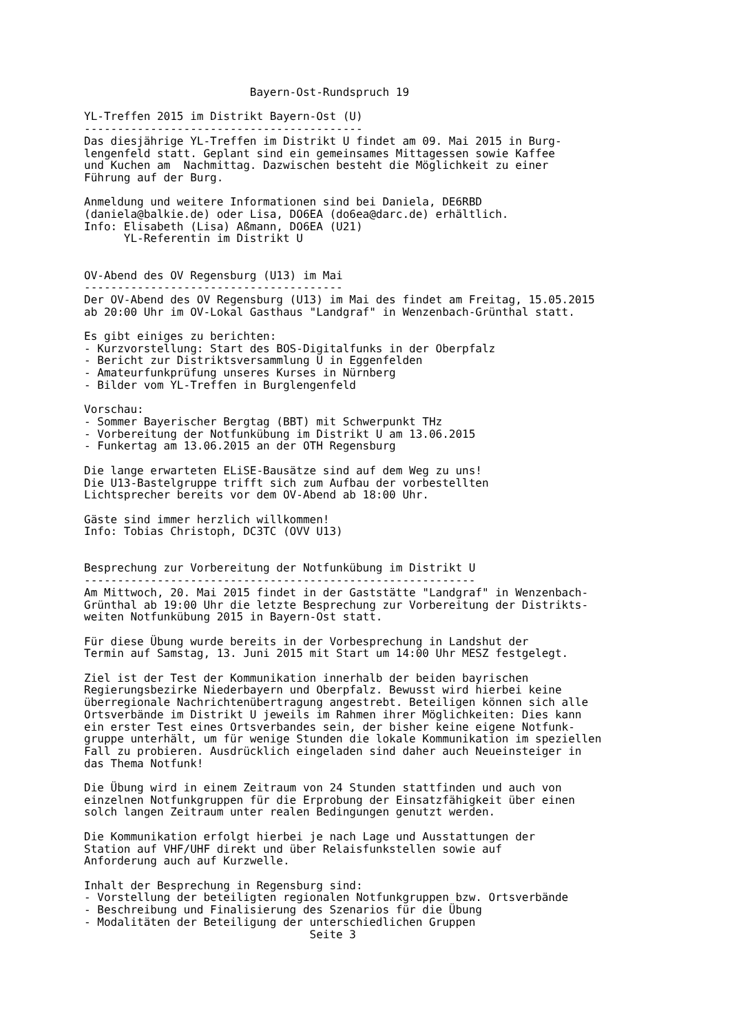Bayern-Ost-Rundspruch 19

YL-Treffen 2015 im Distrikt Bayern-Ost (U)
------------------------------------------
Das diesjährige YL-Treffen im Distrikt U findet am 09. Mai 2015 in Burg-
lengenfeld statt. Geplant sind ein gemeinsames Mittagessen sowie Kaffee
und Kuchen am  Nachmittag. Dazwischen besteht die Möglichkeit zu einer
Führung auf der Burg.

Anmeldung und weitere Informationen sind bei Daniela, DE6RBD
(daniela@balkie.de) oder Lisa, DO6EA (do6ea@darc.de) erhältlich.
Info: Elisabeth (Lisa) Aßmann, DO6EA (U21)
      YL-Referentin im Distrikt U


OV-Abend des OV Regensburg (U13) im Mai
---------------------------------------
Der OV-Abend des OV Regensburg (U13) im Mai des findet am Freitag, 15.05.2015
ab 20:00 Uhr im OV-Lokal Gasthaus "Landgraf" in Wenzenbach-Grünthal statt.

Es gibt einiges zu berichten:
- Kurzvorstellung: Start des BOS-Digitalfunks in der Oberpfalz
- Bericht zur Distriktsversammlung U in Eggenfelden
- Amateurfunkprüfung unseres Kurses in Nürnberg
- Bilder vom YL-Treffen in Burglengenfeld

Vorschau:
- Sommer Bayerischer Bergtag (BBT) mit Schwerpunkt THz
- Vorbereitung der Notfunkübung im Distrikt U am 13.06.2015
- Funkertag am 13.06.2015 an der OTH Regensburg

Die lange erwarteten ELiSE-Bausätze sind auf dem Weg zu uns!
Die U13-Bastelgruppe trifft sich zum Aufbau der vorbestellten
Lichtsprecher bereits vor dem OV-Abend ab 18:00 Uhr.

Gäste sind immer herzlich willkommen!
Info: Tobias Christoph, DC3TC (OVV U13)


Besprechung zur Vorbereitung der Notfunkübung im Distrikt U
-----------------------------------------------------------
Am Mittwoch, 20. Mai 2015 findet in der Gaststätte "Landgraf" in Wenzenbach-
Grünthal ab 19:00 Uhr die letzte Besprechung zur Vorbereitung der Distrikts-
weiten Notfunkübung 2015 in Bayern-Ost statt.

Für diese Übung wurde bereits in der Vorbesprechung in Landshut der
Termin auf Samstag, 13. Juni 2015 mit Start um 14:00 Uhr MESZ festgelegt.

Ziel ist der Test der Kommunikation innerhalb der beiden bayrischen
Regierungsbezirke Niederbayern und Oberpfalz. Bewusst wird hierbei keine
überregionale Nachrichtenübertragung angestrebt. Beteiligen können sich alle
Ortsverbände im Distrikt U jeweils im Rahmen ihrer Möglichkeiten: Dies kann
ein erster Test eines Ortsverbandes sein, der bisher keine eigene Notfunk-
gruppe unterhält, um für wenige Stunden die lokale Kommunikation im speziellen
Fall zu probieren. Ausdrücklich eingeladen sind daher auch Neueinsteiger in
das Thema Notfunk!

Die Übung wird in einem Zeitraum von 24 Stunden stattfinden und auch von
einzelnen Notfunkgruppen für die Erprobung der Einsatzfähigkeit über einen
solch langen Zeitraum unter realen Bedingungen genutzt werden.

Die Kommunikation erfolgt hierbei je nach Lage und Ausstattungen der
Station auf VHF/UHF direkt und über Relaisfunkstellen sowie auf
Anforderung auch auf Kurzwelle.

Inhalt der Besprechung in Regensburg sind:
- Vorstellung der beteiligten regionalen Notfunkgruppen bzw. Ortsverbände
- Beschreibung und Finalisierung des Szenarios für die Übung
- Modalitäten der Beteiligung der unterschiedlichen Gruppen
                                  Seite 3